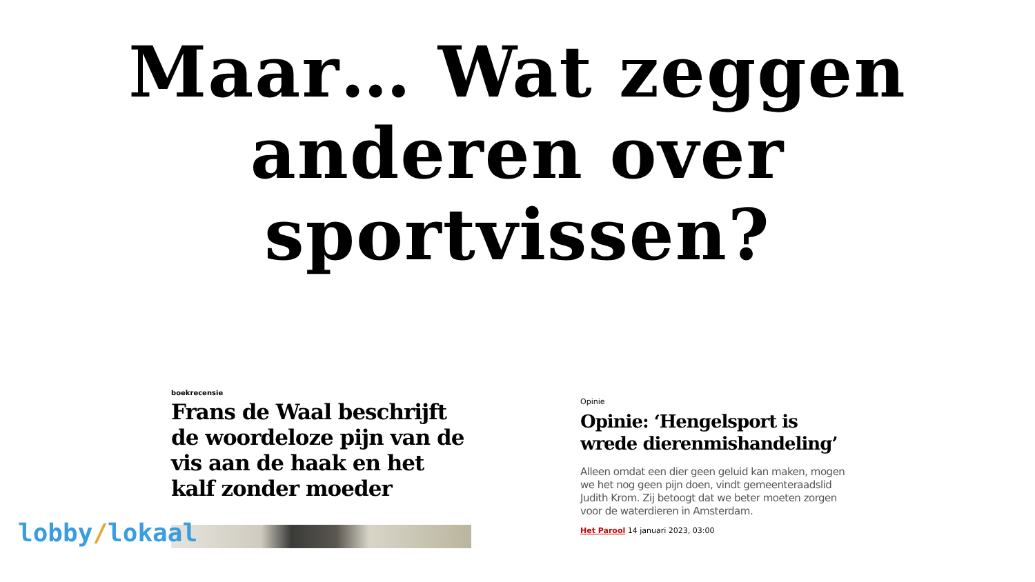Maar… Wat zeggen
anderen over sportvissen?
boekrecensie
Frans de Waal beschrijft de woordeloze pijn van de vis aan de haak en het kalf zonder moeder
Opinie
Opinie: ‘Hengelsport is wrede dierenmishandeling’
Alleen omdat een dier geen geluid kan maken, mogen we het nog geen pijn doen, vindt gemeenteraadslid Judith Krom. Zij betoogt dat we beter moeten zorgen voor de waterdieren in Amsterdam.
Het Parool 14 januari 2023, 03:00
lobby/lokaal